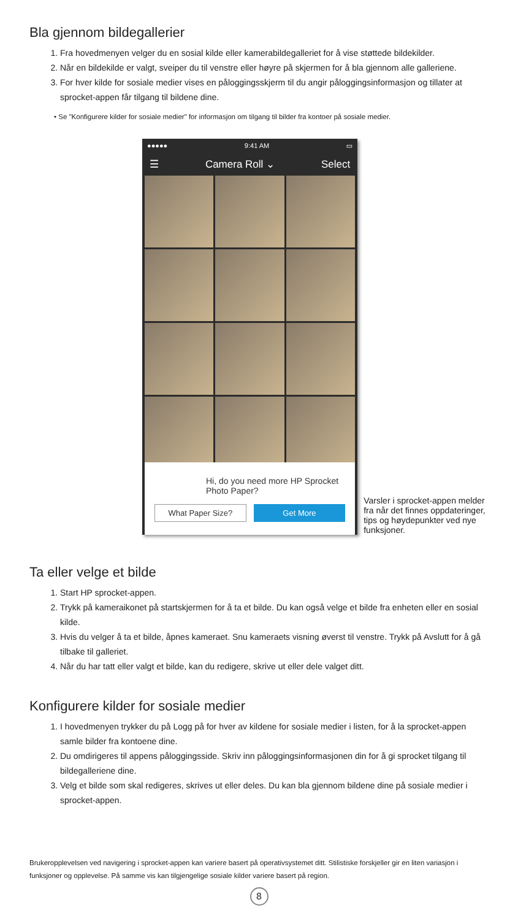Bla gjennom bildegallerier
1. Fra hovedmenyen velger du en sosial kilde eller kamerabildegalleriet for å vise støttede bildekilder.
2. Når en bildekilde er valgt, sveiper du til venstre eller høyre på skjermen for å bla gjennom alle galleriene.
3. For hver kilde for sosiale medier vises en påloggingsskjerm til du angir påloggingsinformasjon og tillater at sprocket-appen får tilgang til bildene dine.
• Se "Konfigurere kilder for sosiale medier" for informasjon om tilgang til bilder fra kontoer på sosiale medier.
●●●●● 9:41 AM ▭
☰ Camera Roll ⌄ Select
Hi, do you need more HP Sprocket Photo Paper?
What Paper Size? Get More
Varsler i sprocket-appen melder fra når det finnes oppdateringer, tips og høydepunkter ved nye funksjoner.
Ta eller velge et bilde
1. Start HP sprocket-appen.
2. Trykk på kameraikonet på startskjermen for å ta et bilde. Du kan også velge et bilde fra enheten eller en sosial kilde.
3. Hvis du velger å ta et bilde, åpnes kameraet. Snu kameraets visning øverst til venstre. Trykk på Avslutt for å gå tilbake til galleriet.
4. Når du har tatt eller valgt et bilde, kan du redigere, skrive ut eller dele valget ditt.
Konfigurere kilder for sosiale medier
1. I hovedmenyen trykker du på Logg på for hver av kildene for sosiale medier i listen, for å la sprocket-appen samle bilder fra kontoene dine.
2. Du omdirigeres til appens påloggingsside. Skriv inn påloggingsinformasjonen din for å gi sprocket tilgang til bildegalleriene dine.
3. Velg et bilde som skal redigeres, skrives ut eller deles. Du kan bla gjennom bildene dine på sosiale medier i sprocket-appen.
Brukeropplevelsen ved navigering i sprocket-appen kan variere basert på operativsystemet ditt. Stilistiske forskjeller gir en liten variasjon i funksjoner og opplevelse. På samme vis kan tilgjengelige sosiale kilder variere basert på region.
8